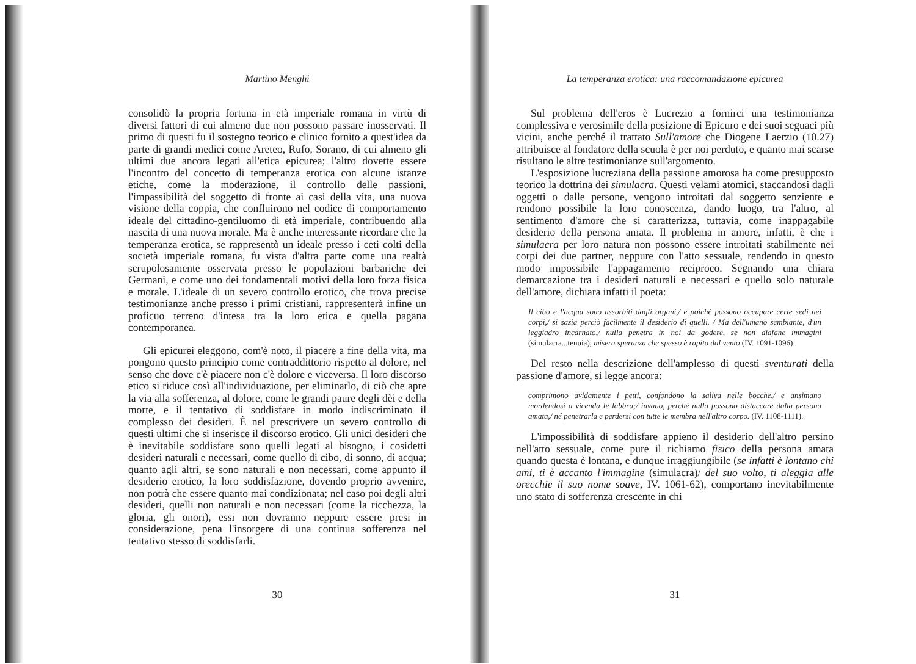Martino Menghi
consolidò la propria fortuna in età imperiale romana in virtù di diversi fattori di cui almeno due non possono passare inosservati. Il primo di questi fu il sostegno teorico e clinico fornito a quest'idea da parte di grandi medici come Areteo, Rufo, Sorano, di cui almeno gli ultimi due ancora legati all'etica epicurea; l'altro dovette essere l'incontro del concetto di temperanza erotica con alcune istanze etiche, come la moderazione, il controllo delle passioni, l'impassibilità del soggetto di fronte ai casi della vita, una nuova visione della coppia, che confluirono nel codice di comportamento ideale del cittadino-gentiluomo di età imperiale, contribuendo alla nascita di una nuova morale. Ma è anche interessante ricordare che la temperanza erotica, se rappresentò un ideale presso i ceti colti della società imperiale romana, fu vista d'altra parte come una realtà scrupolosamente osservata presso le popolazioni barbariche dei Germani, e come uno dei fondamentali motivi della loro forza fisica e morale. L'ideale di un severo controllo erotico, che trova precise testimonianze anche presso i primi cristiani, rappresenterà infine un proficuo terreno d'intesa tra la loro etica e quella pagana contemporanea.
Gli epicurei eleggono, com'è noto, il piacere a fine della vita, ma pongono questo principio come contraddittorio rispetto al dolore, nel senso che dove c'è piacere non c'è dolore e viceversa. Il loro discorso etico si riduce così all'individuazione, per eliminarlo, di ciò che apre la via alla sofferenza, al dolore, come le grandi paure degli dèi e della morte, e il tentativo di soddisfare in modo indiscriminato il complesso dei desideri. È nel prescrivere un severo controllo di questi ultimi che si inserisce il discorso erotico. Gli unici desideri che è inevitabile soddisfare sono quelli legati al bisogno, i cosidetti desideri naturali e necessari, come quello di cibo, di sonno, di acqua; quanto agli altri, se sono naturali e non necessari, come appunto il desiderio erotico, la loro soddisfazione, dovendo proprio avvenire, non potrà che essere quanto mai condizionata; nel caso poi degli altri desideri, quelli non naturali e non necessari (come la ricchezza, la gloria, gli onori), essi non dovranno neppure essere presi in considerazione, pena l'insorgere di una continua sofferenza nel tentativo stesso di soddisfarli.
30
La temperanza erotica: una raccomandazione epicurea
Sul problema dell'eros è Lucrezio a fornirci una testimonianza complessiva e verosimile della posizione di Epicuro e dei suoi seguaci più vicini, anche perché il trattato Sull'amore che Diogene Laerzio (10.27) attribuisce al fondatore della scuola è per noi perduto, e quanto mai scarse risultano le altre testimonianze sull'argomento.
L'esposizione lucreziana della passione amorosa ha come presupposto teorico la dottrina dei simulacra. Questi velami atomici, staccandosi dagli oggetti o dalle persone, vengono introitati dal soggetto senziente e rendono possibile la loro conoscenza, dando luogo, tra l'altro, al sentimento d'amore che si caratterizza, tuttavia, come inappagabile desiderio della persona amata. Il problema in amore, infatti, è che i simulacra per loro natura non possono essere introitati stabilmente nei corpi dei due partner, neppure con l'atto sessuale, rendendo in questo modo impossibile l'appagamento reciproco. Segnando una chiara demarcazione tra i desideri naturali e necessari e quello solo naturale dell'amore, dichiara infatti il poeta:
Il cibo e l'acqua sono assorbiti dagli organi,/ e poiché possono occupare certe sedi nei corpi,/ si sazia perciò facilmente il desiderio di quelli. / Ma dell'umano sembiante, d'un leggiadro incarnato,/ nulla penetra in noi da godere, se non diafane immagini (simulacra...tenuia), misera speranza che spesso è rapita dal vento (IV. 1091-1096).
Del resto nella descrizione dell'amplesso di questi sventurati della passione d'amore, si legge ancora:
comprimono avidamente i petti, confondono la saliva nelle bocche,/ e ansimano mordendosi a vicenda le labbra;/ invano, perché nulla possono distaccare dalla persona amata,/ né penetrarla e perdersi con tutte le membra nell'altro corpo. (IV. 1108-1111).
L'impossibilità di soddisfare appieno il desiderio dell'altro persino nell'atto sessuale, come pure il richiamo fisico della persona amata quando questa è lontana, e dunque irraggiungibile (se infatti è lontano chi ami, ti è accanto l'immagine (simulacra)/ del suo volto, ti aleggia alle orecchie il suo nome soave, IV. 1061-62), comportano inevitabilmente uno stato di sofferenza crescente in chi
31